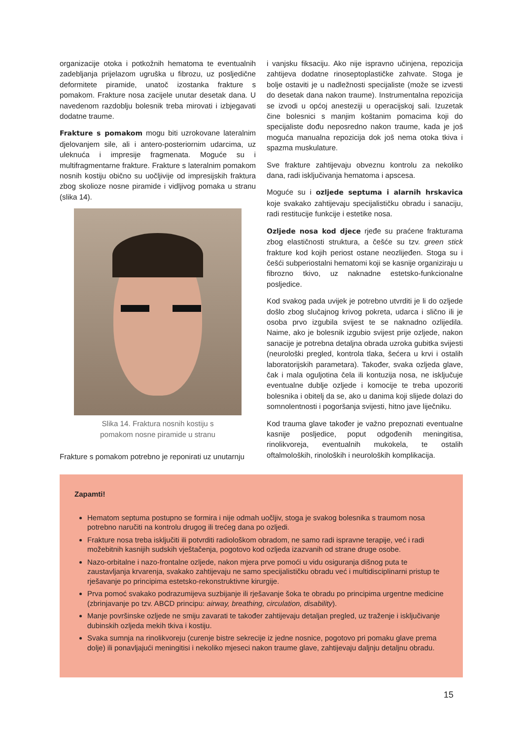organizacije otoka i potkožnih hematoma te eventualnih zadebljanja prijelazom ugruška u fibrozu, uz posljedične deformitete piramide, unatoč izostanka frakture s pomakom. Frakture nosa zacijele unutar desetak dana. U navedenom razdoblju bolesnik treba mirovati i izbjegavati dodatne traume.
Frakture s pomakom mogu biti uzrokovane lateralnim djelovanjem sile, ali i antero-posteriornim udarcima, uz uleknuća i impresije fragmenata. Moguće su i multifragmentarne frakture. Frakture s lateralnim pomakom nosnih kostiju obično su uočljivije od impresijskih fraktura zbog skolioze nosne piramide i vidljivog pomaka u stranu (slika 14).
Slika 14. Fraktura nosnih kostiju s
pomakom nosne piramide u stranu
Frakture s pomakom potrebno je reponirati uz unutarnju
i vanjsku fiksaciju. Ako nije ispravno učinjena, repozicija zahtijeva dodatne rinoseptoplastičke zahvate. Stoga je bolje ostaviti je u nadležnosti specijaliste (može se izvesti do desetak dana nakon traume). Instrumentalna repozicija se izvodi u općoj anesteziji u operacijskoj sali. Izuzetak čine bolesnici s manjim koštanim pomacima koji do specijaliste dođu neposredno nakon traume, kada je još moguća manualna repozicija dok još nema otoka tkiva i spazma muskulature.
Sve frakture zahtijevaju obveznu kontrolu za nekoliko dana, radi isključivanja hematoma i apscesa.
Moguće su i ozljede septuma i alarnih hrskavica koje svakako zahtijevaju specijalističku obradu i sanaciju, radi restitucije funkcije i estetike nosa.
Ozljede nosa kod djece rjeđe su praćene frakturama zbog elastičnosti struktura, a češće su tzv. green stick frakture kod kojih periost ostane neozlijeđen. Stoga su i češći subperiostalni hematomi koji se kasnije organiziraju u fibrozno tkivo, uz naknadne estetsko-funkcionalne posljedice.
Kod svakog pada uvijek je potrebno utvrditi je li do ozljede došlo zbog slučajnog krivog pokreta, udarca i slično ili je osoba prvo izgubila svijest te se naknadno ozlijedila. Naime, ako je bolesnik izgubio svijest prije ozljede, nakon sanacije je potrebna detaljna obrada uzroka gubitka svijesti (neurološki pregled, kontrola tlaka, šećera u krvi i ostalih laboratorijskih parametara). Također, svaka ozljeda glave, čak i mala oguljotina čela ili kontuzija nosa, ne isključuje eventualne dublje ozljede i komocije te treba upozoriti bolesnika i obitelj da se, ako u danima koji slijede dolazi do somnolentnosti i pogoršanja svijesti, hitno jave liječniku.
Kod trauma glave također je važno prepoznati eventualne kasnije posljedice, poput odgođenih meningitisa, rinolikvoreja, eventualnih mukokela, te ostalih oftalmoloških, rinoloških i neuroloških komplikacija.
Zapamti!
Hematom septuma postupno se formira i nije odmah uočljiv, stoga je svakog bolesnika s traumom nosa potrebno naručiti na kontrolu drugog ili trećeg dana po ozljedi.
Frakture nosa treba isključiti ili potvrditi radiološkom obradom, ne samo radi ispravne terapije, već i radi možebitnih kasnijih sudskih vještačenja, pogotovo kod ozljeda izazvanih od strane druge osobe.
Nazo-orbitalne i nazo-frontalne ozljede, nakon mjera prve pomoći u vidu osiguranja dišnog puta te zaustavljanja krvarenja, svakako zahtijevaju ne samo specijalističku obradu već i multidisciplinarni pristup te rješavanje po principima estetsko-rekonstruktivne kirurgije.
Prva pomoć svakako podrazumijeva suzbijanje ili rješavanje šoka te obradu po principima urgentne medicine (zbrinjavanje po tzv. ABCD principu: airway, breathing, circulation, disability).
Manje površinske ozljede ne smiju zavarati te također zahtijevaju detaljan pregled, uz traženje i isključivanje dubinskih ozljeda mekih tkiva i kostiju.
Svaka sumnja na rinolikvoreju (curenje bistre sekrecije iz jedne nosnice, pogotovo pri pomaku glave prema dolje) ili ponavljajući meningitisi i nekoliko mjeseci nakon traume glave, zahtijevaju daljnju detaljnu obradu.
15